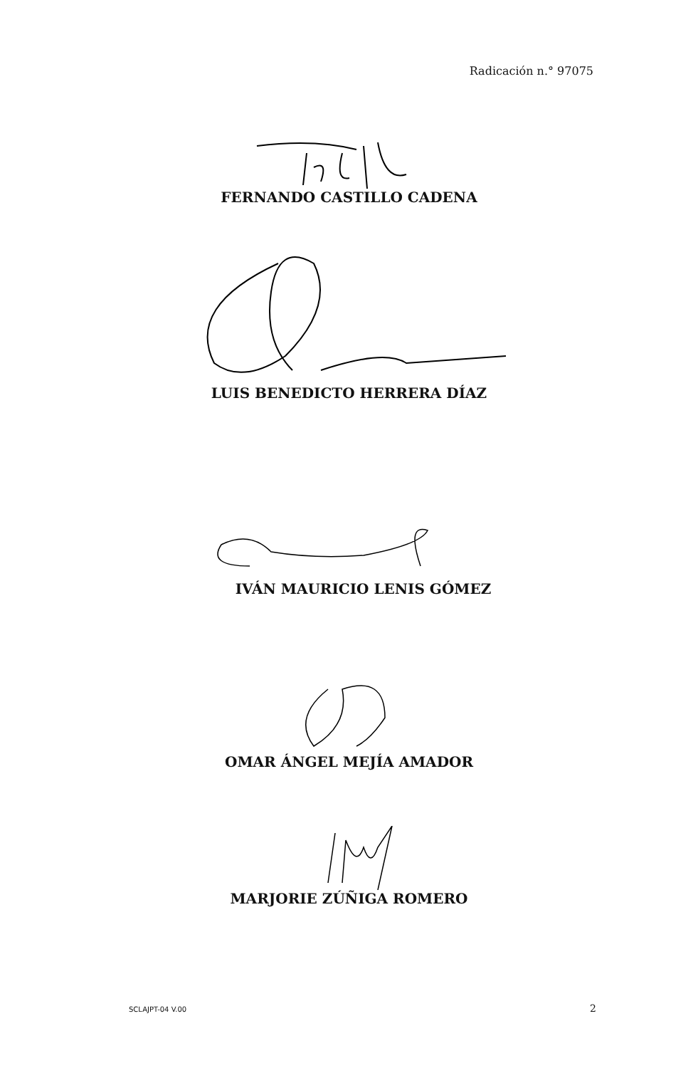Radicación n.° 97075
FERNANDO CASTILLO CADENA
LUIS BENEDICTO HERRERA DÍAZ
IVÁN MAURICIO LENIS GÓMEZ
OMAR ÁNGEL MEJÍA AMADOR
MARJORIE ZÚÑIGA ROMERO
SCLAJPT-04 V.00 2